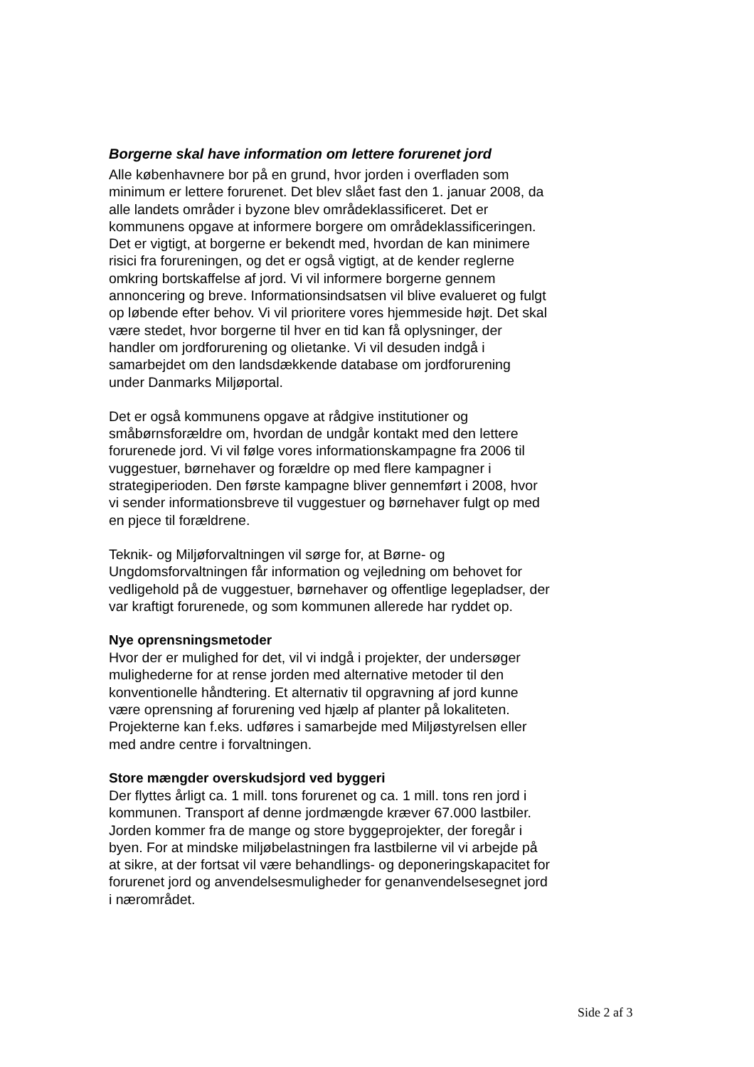Borgerne skal have information om lettere forurenet jord
Alle københavnere bor på en grund, hvor jorden i overfladen som minimum er lettere forurenet. Det blev slået fast den 1. januar 2008, da alle landets områder i byzone blev områdeklassificeret. Det er kommunens opgave at informere borgere om områdeklassificeringen. Det er vigtigt, at borgerne er bekendt med, hvordan de kan minimere risici fra forureningen, og det er også vigtigt, at de kender reglerne omkring bortskaffelse af jord. Vi vil informere borgerne gennem annoncering og breve. Informationsindsatsen vil blive evalueret og fulgt op løbende efter behov. Vi vil prioritere vores hjemmeside højt. Det skal være stedet, hvor borgerne til hver en tid kan få oplysninger, der handler om jordforurening og olietanke. Vi vil desuden indgå i samarbejdet om den landsdækkende database om jordforurening under Danmarks Miljøportal.
Det er også kommunens opgave at rådgive institutioner og småbørnsforældre om, hvordan de undgår kontakt med den lettere forurenede jord. Vi vil følge vores informationskampagne fra 2006 til vuggestuer, børnehaver og forældre op med flere kampagner i strategiperioden. Den første kampagne bliver gennemført i 2008, hvor vi sender informationsbreve til vuggestuer og børnehaver fulgt op med en pjece til forældrene.
Teknik- og Miljøforvaltningen vil sørge for, at Børne- og Ungdomsforvaltningen får information og vejledning om behovet for vedligehold på de vuggestuer, børnehaver og offentlige legepladser, der var kraftigt forurenede, og som kommunen allerede har ryddet op.
Nye oprensningsmetoder
Hvor der er mulighed for det, vil vi indgå i projekter, der undersøger mulighederne for at rense jorden med alternative metoder til den konventionelle håndtering. Et alternativ til opgravning af jord kunne være oprensning af forurening ved hjælp af planter på lokaliteten. Projekterne kan f.eks. udføres i samarbejde med Miljøstyrelsen eller med andre centre i forvaltningen.
Store mængder overskudsjord ved byggeri
Der flyttes årligt ca. 1 mill. tons forurenet og ca. 1 mill. tons ren jord i kommunen. Transport af denne jordmængde kræver 67.000 lastbiler. Jorden kommer fra de mange og store byggeprojekter, der foregår i byen. For at mindske miljøbelastningen fra lastbilerne vil vi arbejde på at sikre, at der fortsat vil være behandlings- og deponeringskapacitet for forurenet jord og anvendelsesmuligheder for genanvendelsesegnet jord i nærområdet.
Side 2 af 3